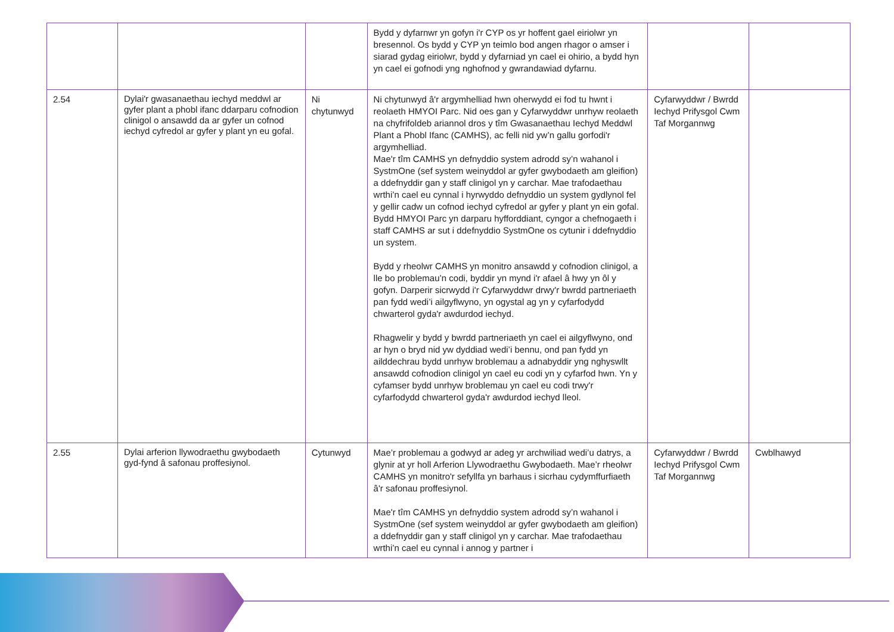| | | | Bydd y dyfarnwr yn gofyn i'r CYP os yr hoffent gael eiriolwr yn bresennol. Os bydd y CYP yn teimlo bod angen rhagor o amser i siarad gydag eiriolwr, bydd y dyfarniad yn cael ei ohirio, a bydd hyn yn cael ei gofnodi yng nghofnod y gwrandawiad dyfarnu. | | |
| 2.54 | Dylai'r gwasanaethau iechyd meddwl ar gyfer plant a phobl ifanc ddarparu cofnodion clinigol o ansawdd da ar gyfer un cofnod iechyd cyfredol ar gyfer y plant yn eu gofal. | Ni chytunwyd | Ni chytunwyd â'r argymhelliad hwn oherwydd ei fod tu hwnt i reolaeth HMYOI Parc. Nid oes gan y Cyfarwyddwr unrhyw reolaeth na chyfrifoldeb ariannol dros y tîm Gwasanaethau Iechyd Meddwl Plant a Phobl Ifanc (CAMHS), ac felli nid yw’n gallu gorfodi'r argymhelliad. Mae'r tîm CAMHS yn defnyddio system adrodd sy’n wahanol i SystmOne (sef system weinyddol ar gyfer gwybodaeth am gleifion) a ddefnyddir gan y staff clinigol yn y carchar. Mae trafodaethau wrthi’n cael eu cynnal i hyrwyddo defnyddio un system gydlynol fel y gellir cadw un cofnod iechyd cyfredol ar gyfer y plant yn ein gofal. Bydd HMYOI Parc yn darparu hyfforddiant, cyngor a chefnogaeth i staff CAMHS ar sut i ddefnyddio SystmOne os cytunir i ddefnyddio un system. Bydd y rheolwr CAMHS yn monitro ansawdd y cofnodion clinigol, a lle bo problemau’n codi, byddir yn mynd i'r afael â hwy yn ôl y gofyn. Darperir sicrwydd i'r Cyfarwyddwr drwy'r bwrdd partneriaeth pan fydd wedi’i ailgyflwyno, yn ogystal ag yn y cyfarfodydd chwarterol gyda'r awdurdod iechyd. Rhagwelir y bydd y bwrdd partneriaeth yn cael ei ailgyflwyno, ond ar hyn o bryd nid yw dyddiad wedi’i bennu, ond pan fydd yn ailddechrau bydd unrhyw broblemau a adnabyddir yng nghyswllt ansawdd cofnodion clinigol yn cael eu codi yn y cyfarfod hwn. Yn y cyfamser bydd unrhyw broblemau yn cael eu codi trwy'r cyfarfodydd chwarterol gyda'r awdurdod iechyd lleol. | Cyfarwyddwr / Bwrdd Iechyd Prifysgol Cwm Taf Morgannwg | |
| 2.55 | Dylai arferion llywodraethu gwybodaeth gyd-fynd â safonau proffesiynol. | Cytunwyd | Mae’r problemau a godwyd ar adeg yr archwiliad wedi’u datrys, a glynir at yr holl Arferion Llywodraethu Gwybodaeth. Mae’r rheolwr CAMHS yn monitro'r sefyllfa yn barhaus i sicrhau cydymffurfiaeth â'r safonau proffesiynol. Mae'r tîm CAMHS yn defnyddio system adrodd sy’n wahanol i SystmOne (sef system weinyddol ar gyfer gwybodaeth am gleifion) a ddefnyddir gan y staff clinigol yn y carchar. Mae trafodaethau wrthi’n cael eu cynnal i annog y partner i | Cyfarwyddwr / Bwrdd Iechyd Prifysgol Cwm Taf Morgannwg | Cwblhawyd |